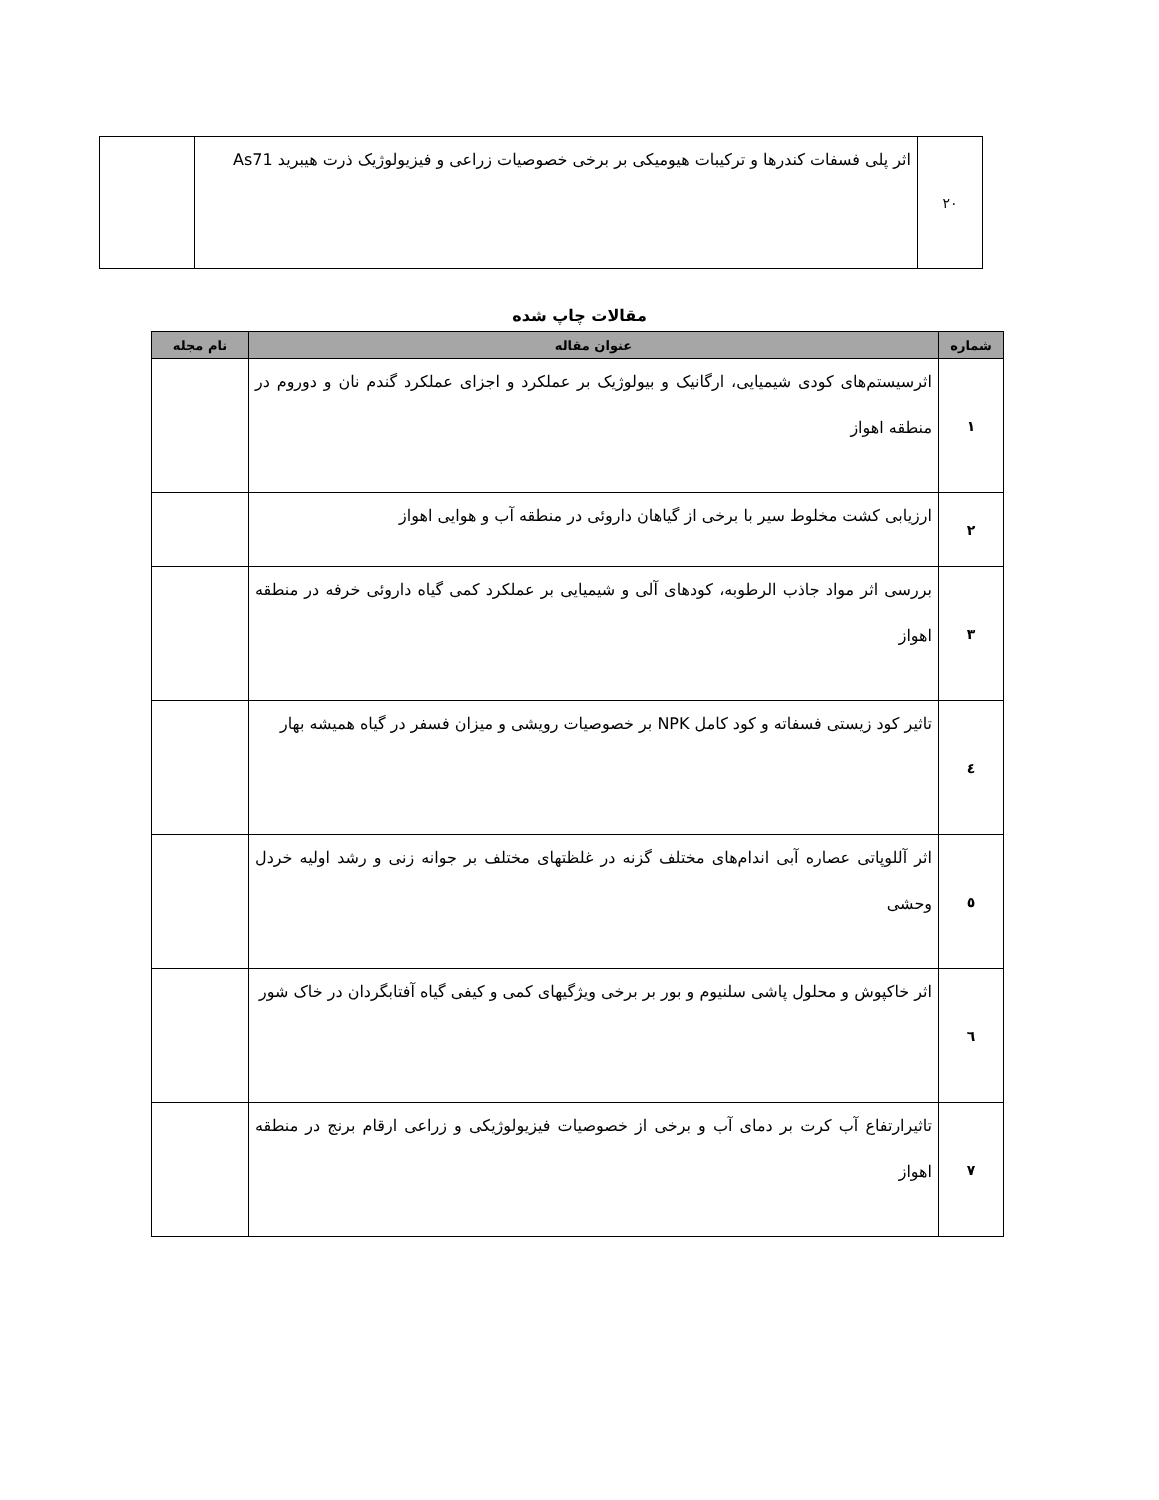| ۲۰ | اثر پلی فسفات کندرها و ترکیبات هیومیکی بر برخی خصوصیات زراعی و فیزیولوژیک ذرت هیبرید As71 | |
مقالات چاپ شده
| شماره | عنوان مقاله | نام مجله |
| --- | --- | --- |
| ۱ | اثرسیستم‌های کودی شیمیایی، ارگانیک و بیولوژیک بر عملکرد و اجزای عملکرد گندم نان و دوروم در منطقه اهواز | |
| ۲ | ارزیابی کشت مخلوط سیر با برخی از گیاهان داروئی در منطقه آب و هوایی اهواز | |
| ۳ | بررسی اثر مواد جاذب الرطوبه، کودهای آلی و شیمیایی بر عملکرد کمی گیاه داروئی خرفه در منطقه اهواز | |
| ٤ | تاثیر کود زیستی فسفاته و کود کامل NPK بر خصوصیات رویشی و میزان فسفر در گیاه همیشه بهار | |
| ٥ | اثر آللوپاتی عصاره آبی اندام‌های مختلف گزنه در غلظتهای مختلف بر جوانه زنی و رشد اولیه خردل وحشی | |
| ٦ | اثر خاکپوش و محلول پاشی سلنیوم و بور بر برخی ویژگیهای کمی و کیفی گیاه آفتابگردان در خاک شور | |
| ۷ | تاثیرارتفاع آب کرت بر دمای آب و برخی از خصوصیات فیزیولوژیکی و زراعی ارقام برنج در منطقه اهواز | |